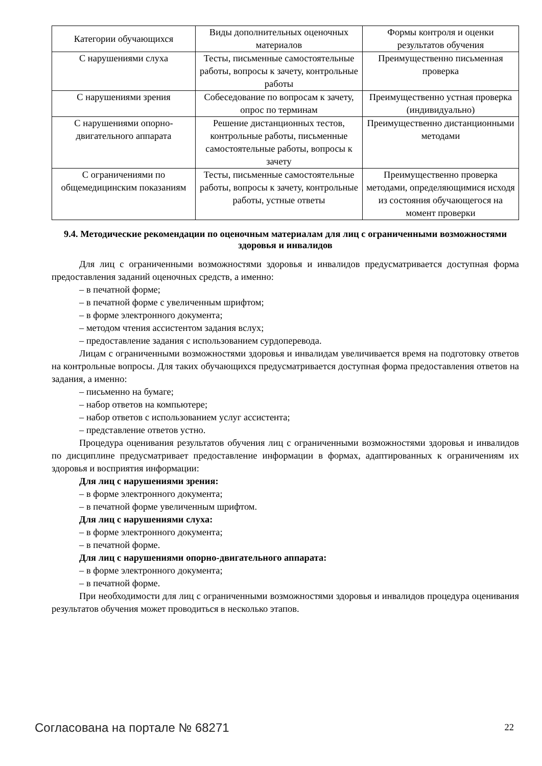| Категории обучающихся | Виды дополнительных оценочных материалов | Формы контроля и оценки результатов обучения |
| --- | --- | --- |
| С нарушениями слуха | Тесты, письменные самостоятельные работы, вопросы к зачету, контрольные работы | Преимущественно письменная проверка |
| С нарушениями зрения | Собеседование по вопросам к зачету, опрос по терминам | Преимущественно устная проверка (индивидуально) |
| С нарушениями опорно-двигательного аппарата | Решение дистанционных тестов, контрольные работы, письменные самостоятельные работы, вопросы к зачету | Преимущественно дистанционными методами |
| С ограничениями по общемедицинским показаниям | Тесты, письменные самостоятельные работы, вопросы к зачету, контрольные работы, устные ответы | Преимущественно проверка методами, определяющимися исходя из состояния обучающегося на момент проверки |
9.4. Методические рекомендации по оценочным материалам для лиц с ограниченными возможностями здоровья и инвалидов
Для лиц с ограниченными возможностями здоровья и инвалидов предусматривается доступная форма предоставления заданий оценочных средств, а именно:
– в печатной форме;
– в печатной форме с увеличенным шрифтом;
– в форме электронного документа;
– методом чтения ассистентом задания вслух;
– предоставление задания с использованием сурдоперевода.
Лицам с ограниченными возможностями здоровья и инвалидам увеличивается время на подготовку ответов на контрольные вопросы. Для таких обучающихся предусматривается доступная форма предоставления ответов на задания, а именно:
– письменно на бумаге;
– набор ответов на компьютере;
– набор ответов с использованием услуг ассистента;
– представление ответов устно.
Процедура оценивания результатов обучения лиц с ограниченными возможностями здоровья и инвалидов по дисциплине предусматривает предоставление информации в формах, адаптированных к ограничениям их здоровья и восприятия информации:
Для лиц с нарушениями зрения:
– в форме электронного документа;
– в печатной форме увеличенным шрифтом.
Для лиц с нарушениями слуха:
– в форме электронного документа;
– в печатной форме.
Для лиц с нарушениями опорно-двигательного аппарата:
– в форме электронного документа;
– в печатной форме.
При необходимости для лиц с ограниченными возможностями здоровья и инвалидов процедура оценивания результатов обучения может проводиться в несколько этапов.
Согласована на портале № 68271 22